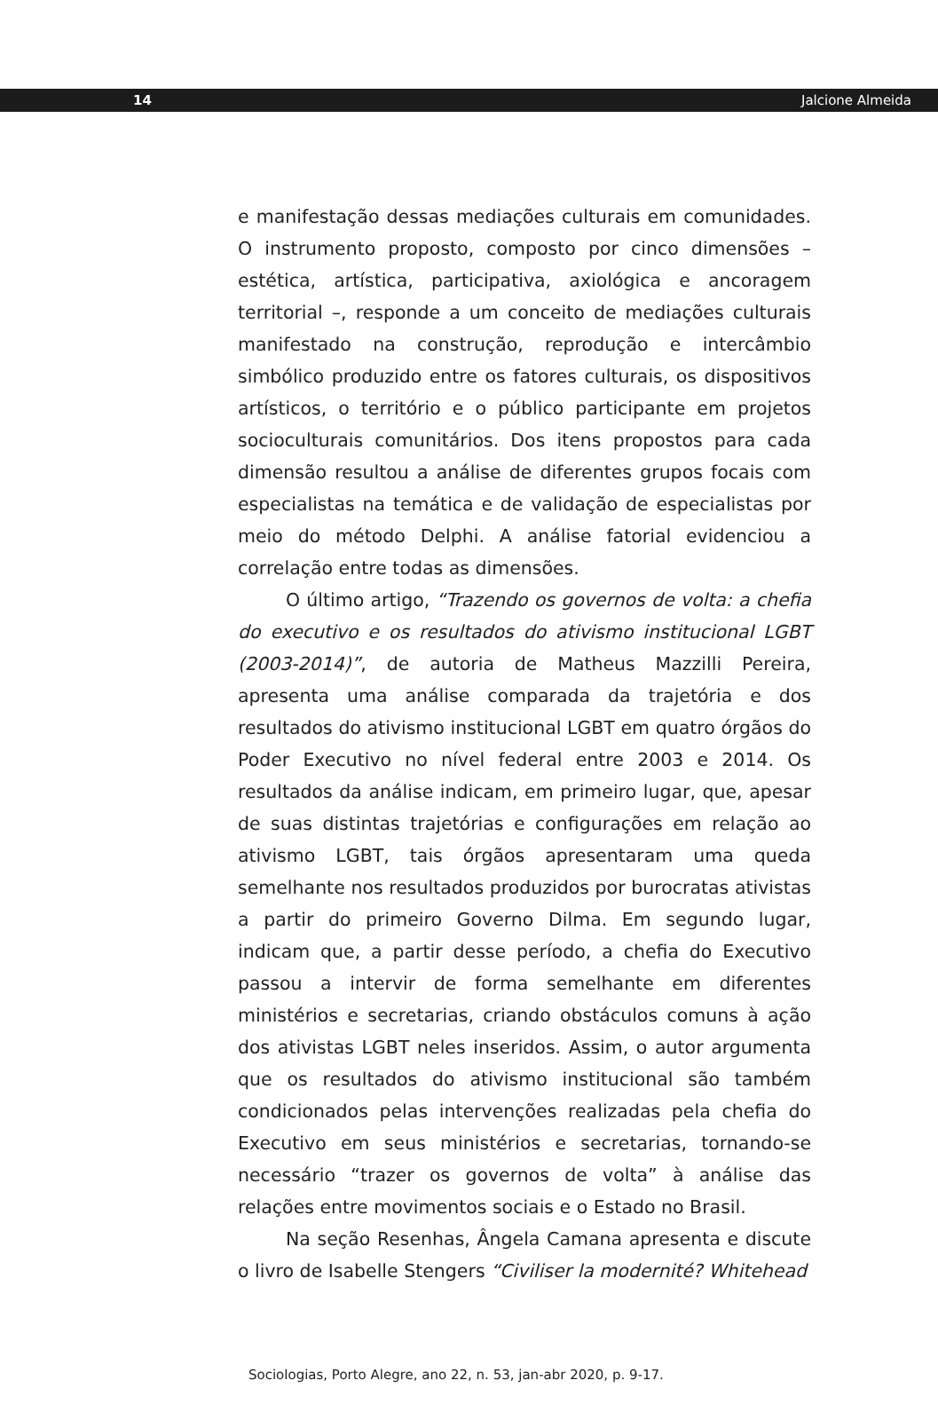14 Jalcione Almeida
e manifestação dessas mediações culturais em comunidades. O instrumento proposto, composto por cinco dimensões – estética, artística, participativa, axiológica e ancoragem territorial –, responde a um conceito de mediações culturais manifestado na construção, reprodução e intercâmbio simbólico produzido entre os fatores culturais, os dispositivos artísticos, o território e o público participante em projetos socioculturais comunitários. Dos itens propostos para cada dimensão resultou a análise de diferentes grupos focais com especialistas na temática e de validação de especialistas por meio do método Delphi. A análise fatorial evidenciou a correlação entre todas as dimensões.
O último artigo, “Trazendo os governos de volta: a chefia do executivo e os resultados do ativismo institucional LGBT (2003-2014)”, de autoria de Matheus Mazzilli Pereira, apresenta uma análise comparada da trajetória e dos resultados do ativismo institucional LGBT em quatro órgãos do Poder Executivo no nível federal entre 2003 e 2014. Os resultados da análise indicam, em primeiro lugar, que, apesar de suas distintas trajetórias e configurações em relação ao ativismo LGBT, tais órgãos apresentaram uma queda semelhante nos resultados produzidos por burocratas ativistas a partir do primeiro Governo Dilma. Em segundo lugar, indicam que, a partir desse período, a chefia do Executivo passou a intervir de forma semelhante em diferentes ministérios e secretarias, criando obstáculos comuns à ação dos ativistas LGBT neles inseridos. Assim, o autor argumenta que os resultados do ativismo institucional são também condicionados pelas intervenções realizadas pela chefia do Executivo em seus ministérios e secretarias, tornando-se necessário “trazer os governos de volta” à análise das relações entre movimentos sociais e o Estado no Brasil.
Na seção Resenhas, Ângela Camana apresenta e discute o livro de Isabelle Stengers “Civiliser la modernité? Whitehead
Sociologias, Porto Alegre, ano 22, n. 53, jan-abr 2020, p. 9-17.